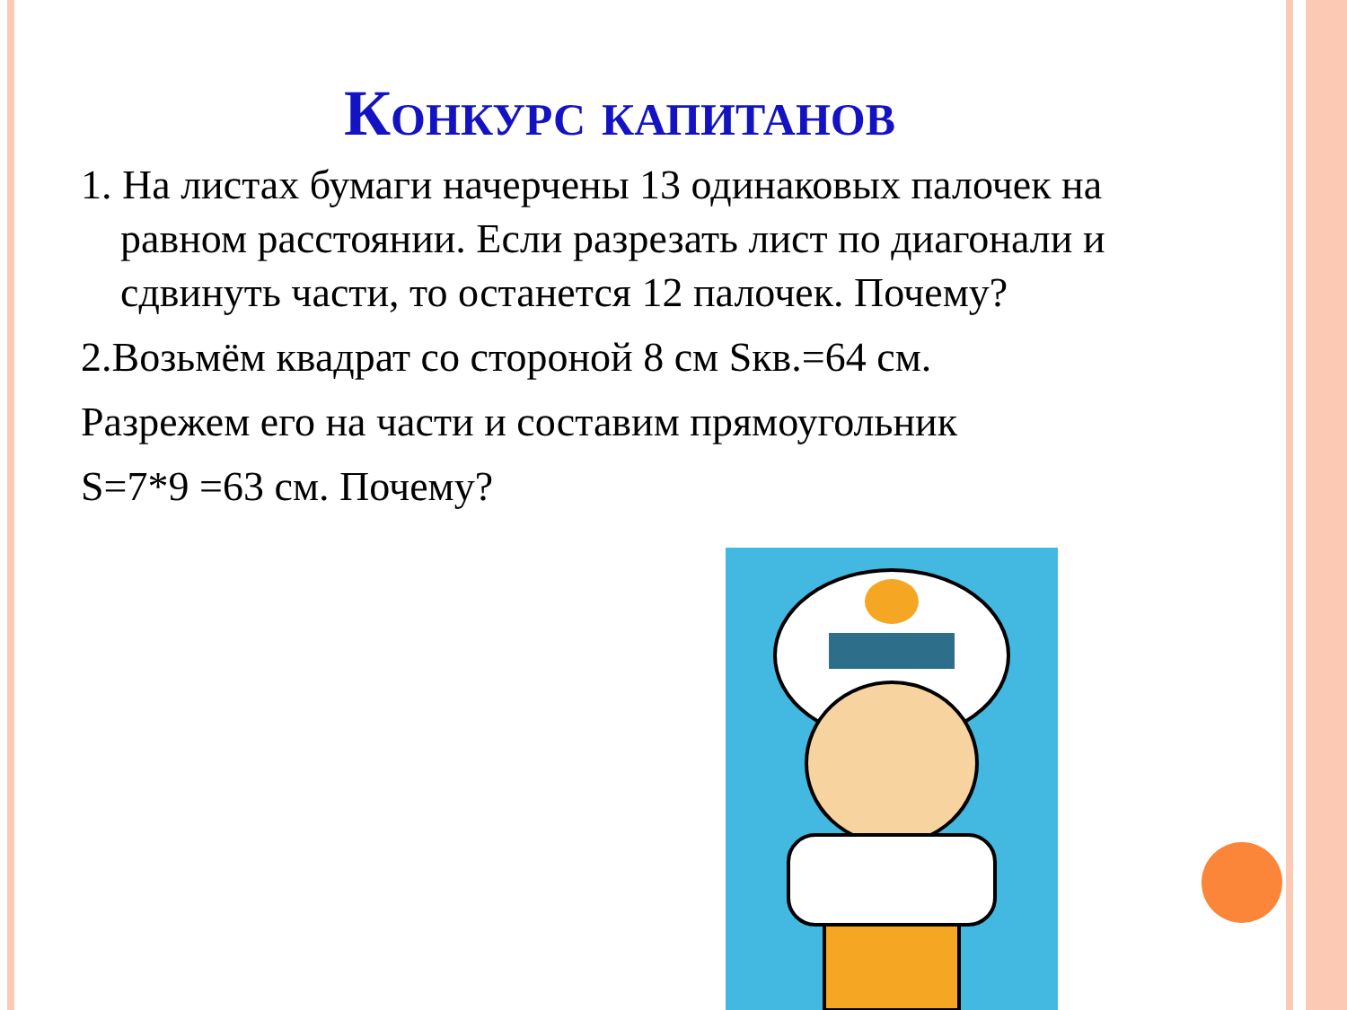Конкурс капитанов
1. На листах бумаги начерчены 13 одинаковых палочек на равном расстоянии. Если разрезать лист по диагонали и сдвинуть части, то останется 12 палочек. Почему?
2.Возьмём квадрат со стороной 8 см Sкв.=64 см.
Разрежем его на части и составим прямоугольник
S=7*9 =63 см. Почему?